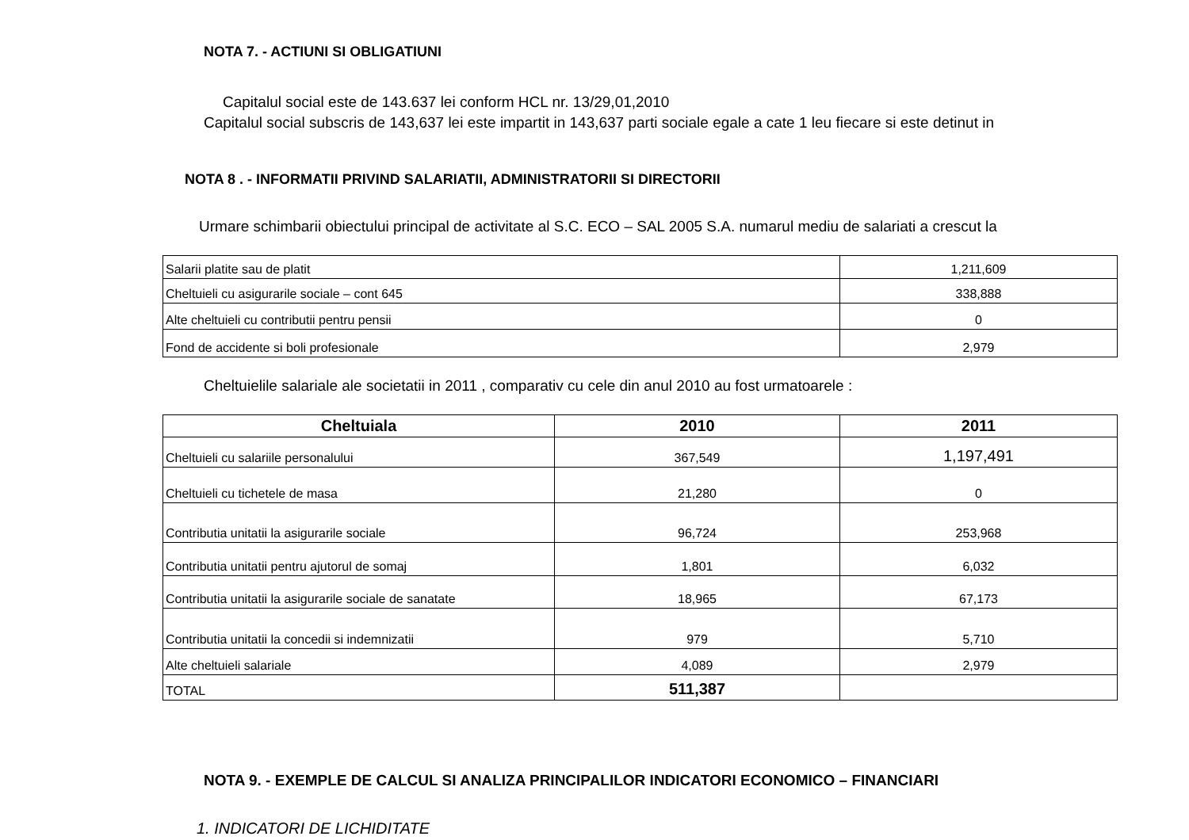NOTA 7. - ACTIUNI SI OBLIGATIUNI
Capitalul social este de 143.637 lei conform HCL nr. 13/29,01,2010
Capitalul social subscris de 143,637 lei este impartit in 143,637 parti sociale egale a cate 1 leu fiecare si este detinut in
NOTA 8 . - INFORMATII PRIVIND SALARIATII, ADMINISTRATORII SI DIRECTORII
Urmare schimbarii obiectului principal de activitate al S.C. ECO – SAL 2005 S.A. numarul mediu de salariati a crescut la
| Salarii platite sau de platit | 1,211,609 |
| Cheltuieli cu asigurarile sociale – cont 645 | 338,888 |
| Alte cheltuieli cu contributii pentru pensii | 0 |
| Fond de accidente si boli profesionale | 2,979 |
Cheltuielile salariale ale societatii in 2011 , comparativ cu cele din anul 2010 au fost urmatoarele :
| Cheltuiala | 2010 | 2011 |
| --- | --- | --- |
| Cheltuieli cu salariile personalului | 367,549 | 1,197,491 |
| Cheltuieli cu tichetele de masa | 21,280 | 0 |
| Contributia unitatii la asigurarile sociale | 96,724 | 253,968 |
| Contributia unitatii pentru ajutorul de somaj | 1,801 | 6,032 |
| Contributia unitatii la asigurarile sociale de sanatate | 18,965 | 67,173 |
| Contributia unitatii la concedii si indemnizatii | 979 | 5,710 |
| Alte cheltuieli salariale | 4,089 | 2,979 |
| TOTAL | 511,387 | |
NOTA 9. - EXEMPLE DE CALCUL SI ANALIZA PRINCIPALILOR INDICATORI ECONOMICO – FINANCIARI
1. INDICATORI DE LICHIDITATE